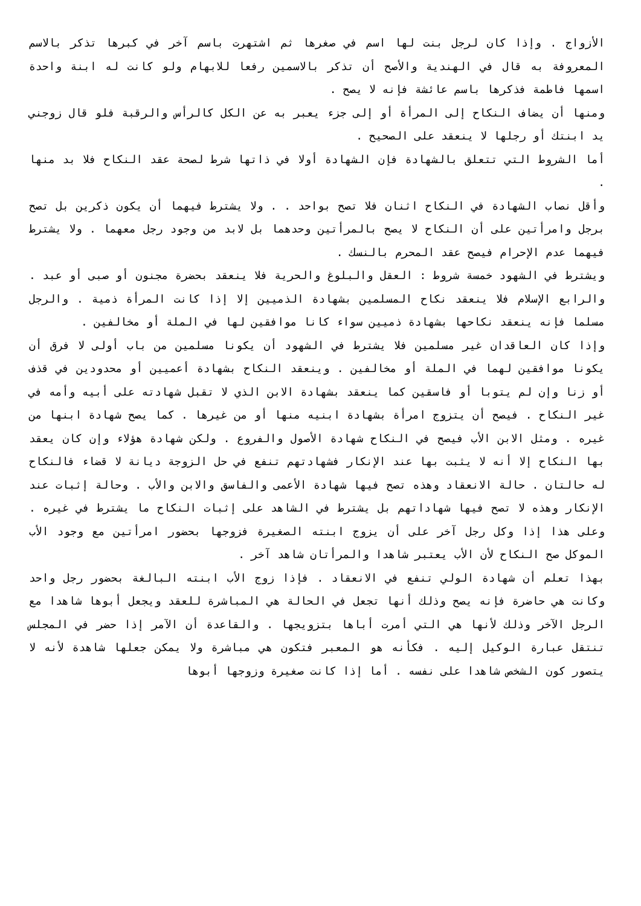الأزواج . وإذا كان لرجل بنت لها اسم في صغرها ثم اشتهرت باسم آخر في كبرها تذكر بالاسم المعروفة به قال في الهندية والأصح أن تذكر بالاسمين رفعا للابهام ولو كانت له ابنة واحدة اسمها فاطمة فذكرها باسم عائشة فإنه لا يصح .
ومنها أن يضاف النكاح إلى المرأة أو إلى جزء يعبر به عن الكل كالرأس والرقبة فلو قال زوجني يد ابنتك أو رجلها لا ينعقد على الصحيح .
أما الشروط التي تتعلق بالشهادة فإن الشهادة أولا في ذاتها شرط لصحة عقد النكاح فلا بد منها .
وأقل نصاب الشهادة في النكاح اثنان فلا تصح بواحد . . ولا يشترط فيهما أن يكون ذكرين بل تصح برجل وامرأتين على أن النكاح لا يصح بالمرأتين وحدهما بل لابد من وجود رجل معهما . ولا يشترط فيهما عدم الإحرام فيصح عقد المحرم بالنسك .
ويشترط في الشهود خمسة شروط : العقل والبلوغ والحرية فلا ينعقد بحضرة مجنون أو صبى أو عبد . والرابع الإسلام فلا ينعقد نكاح المسلمين بشهادة الذميين إلا إذا كانت المرأة ذمية . والرجل مسلما فإنه ينعقد نكاحها بشهادة ذميين سواء كانا موافقين لها في الملة أو مخالفين .
وإذا كان العاقدان غير مسلمين فلا يشترط في الشهود أن يكونا مسلمين من باب أولى لا فرق أن يكونا موافقين لهما في الملة أو مخالفين . وينعقد النكاح بشهادة أعميين أو محدودين في قذف أو زنا وإن لم يتوبا أو فاسقين كما ينعقد بشهادة الابن الذي لا تقبل شهادته على أبيه وأمه في غير النكاح . فيصح أن يتزوج امرأة بشهادة ابنيه منها أو من غيرها . كما يصح شهادة ابنها من غيره . ومثل الابن الأب فيصح في النكاح شهادة الأصول والفروع . ولكن شهادة هؤلاء وإن كان يعقد بها النكاح إلا أنه لا يثبت بها عند الإنكار فشهادتهم تنفع في حل الزوجة ديانة لا قضاء فالنكاح له حالتان . حالة الانعقاد وهذه تصح فيها شهادة الأعمى والفاسق والابن والأب . وحالة إثبات عند الإنكار وهذه لا تصح فيها شهاداتهم بل يشترط في الشاهد على إثبات النكاح ما يشترط في غيره . وعلى هذا إذا وكل رجل آخر على أن يزوج ابنته الصغيرة فزوجها بحضور امرأتين مع وجود الأب الموكل صح النكاح لأن الأب يعتبر شاهدا والمرأتان شاهد آخر .
بهذا تعلم أن شهادة الولي تنفع في الانعقاد . فإذا زوج الأب ابنته البالغة بحضور رجل واحد وكانت هي حاضرة فإنه يصح وذلك أنها تجعل في الحالة هي المباشرة للعقد ويجعل أبوها شاهدا مع الرجل الآخر وذلك لأنها هي التي أمرت أباها بتزويجها . والقاعدة أن الآمر إذا حضر في المجلس تنتقل عبارة الوكيل إليه . فكأنه هو المعبر فتكون هي مباشرة ولا يمكن جعلها شاهدة لأنه لا يتصور كون الشخص شاهدا على نفسه . أما إذا كانت صغيرة وزوجها أبوها